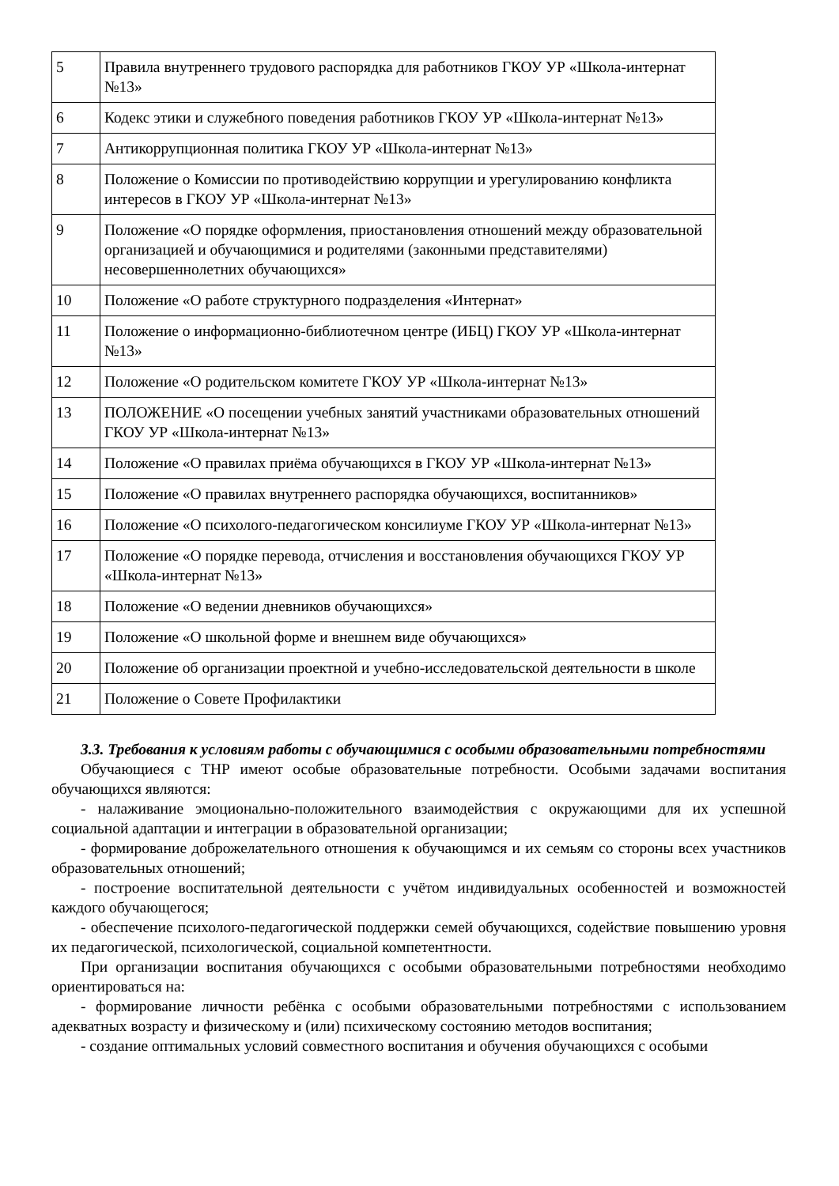| 5 | Правила внутреннего трудового распорядка для работников ГКОУ УР «Школа-интернат №13» |
| 6 | Кодекс этики и служебного поведения работников ГКОУ УР «Школа-интернат №13» |
| 7 | Антикоррупционная политика ГКОУ УР «Школа-интернат №13» |
| 8 | Положение о Комиссии по противодействию коррупции и урегулированию конфликта интересов в ГКОУ УР «Школа-интернат №13» |
| 9 | Положение «О порядке оформления, приостановления отношений между образовательной организацией и обучающимися и родителями (законными представителями) несовершеннолетних обучающихся» |
| 10 | Положение «О работе структурного подразделения «Интернат» |
| 11 | Положение о информационно-библиотечном центре (ИБЦ) ГКОУ УР «Школа-интернат №13» |
| 12 | Положение «О родительском комитете ГКОУ УР «Школа-интернат №13» |
| 13 | ПОЛОЖЕНИЕ «О посещении учебных занятий участниками образовательных отношений ГКОУ УР «Школа-интернат №13» |
| 14 | Положение «О правилах приёма обучающихся в ГКОУ УР «Школа-интернат №13» |
| 15 | Положение «О правилах внутреннего распорядка обучающихся, воспитанников» |
| 16 | Положение «О психолого-педагогическом консилиуме ГКОУ УР «Школа-интернат №13» |
| 17 | Положение «О порядке перевода, отчисления и восстановления обучающихся ГКОУ УР «Школа-интернат №13» |
| 18 | Положение «О ведении дневников обучающихся» |
| 19 | Положение «О школьной форме и внешнем виде обучающихся» |
| 20 | Положение об организации проектной и учебно-исследовательской деятельности в школе |
| 21 | Положение о Совете Профилактики |
3.3. Требования к условиям работы с обучающимися с особыми образовательными потребностями
Обучающиеся с ТНР имеют особые образовательные потребности. Особыми задачами воспитания обучающихся являются:
- налаживание эмоционально-положительного взаимодействия с окружающими для их успешной социальной адаптации и интеграции в образовательной организации;
- формирование доброжелательного отношения к обучающимся и их семьям со стороны всех участников образовательных отношений;
- построение воспитательной деятельности с учётом индивидуальных особенностей и возможностей каждого обучающегося;
- обеспечение психолого-педагогической поддержки семей обучающихся, содействие повышению уровня их педагогической, психологической, социальной компетентности.
При организации воспитания обучающихся с особыми образовательными потребностями необходимо ориентироваться на:
- формирование личности ребёнка с особыми образовательными потребностями с использованием адекватных возрасту и физическому и (или) психическому состоянию методов воспитания;
- создание оптимальных условий совместного воспитания и обучения обучающихся с особыми